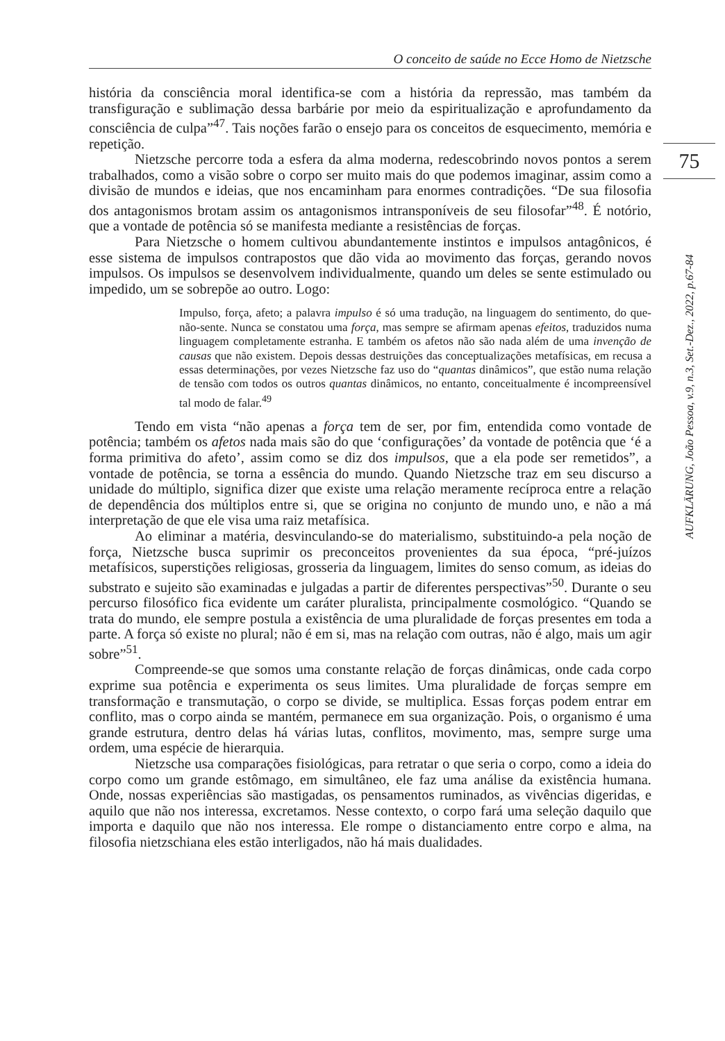O conceito de saúde no Ecce Homo de Nietzsche
75
AUFKLÄRUNG, João Pessoa, v.9, n.3, Set.-Dez., 2022, p.67-84
história da consciência moral identifica-se com a história da repressão, mas também da transfiguração e sublimação dessa barbárie por meio da espiritualização e aprofundamento da consciência de culpa”<sup>47</sup>. Tais noções farão o ensejo para os conceitos de esquecimento, memória e repetição.
Nietzsche percorre toda a esfera da alma moderna, redescobrindo novos pontos a serem trabalhados, como a visão sobre o corpo ser muito mais do que podemos imaginar, assim como a divisão de mundos e ideias, que nos encaminham para enormes contradições. “De sua filosofia dos antagonismos brotam assim os antagonismos intransponíveis de seu filosofar”<sup>48</sup>. É notório, que a vontade de potência só se manifesta mediante a resistências de forças.
Para Nietzsche o homem cultivou abundantemente instintos e impulsos antagônicos, é esse sistema de impulsos contrapostos que dão vida ao movimento das forças, gerando novos impulsos. Os impulsos se desenvolvem individualmente, quando um deles se sente estimulado ou impedido, um se sobrepõe ao outro. Logo:
Impulso, força, afeto; a palavra impulso é só uma tradução, na linguagem do sentimento, do que-não-sente. Nunca se constatou uma força, mas sempre se afirmam apenas efeitos, traduzidos numa linguagem completamente estranha. E também os afetos não são nada além de uma invenção de causas que não existem. Depois dessas destruições das conceptualizações metafísicas, em recusa a essas determinações, por vezes Nietzsche faz uso do “quantas dinâmicos”, que estão numa relação de tensão com todos os outros quantas dinâmicos, no entanto, conceitualmente é incompreensível tal modo de falar.<sup>49</sup>
Tendo em vista “não apenas a força tem de ser, por fim, entendida como vontade de potência; também os afetos nada mais são do que ‘configurações’ da vontade de potência que ‘é a forma primitiva do afeto’, assim como se diz dos impulsos, que a ela pode ser remetidos”, a vontade de potência, se torna a essência do mundo. Quando Nietzsche traz em seu discurso a unidade do múltiplo, significa dizer que existe uma relação meramente recíproca entre a relação de dependência dos múltiplos entre si, que se origina no conjunto de mundo uno, e não a má interpretação de que ele visa uma raiz metafísica.
Ao eliminar a matéria, desvinculando-se do materialismo, substituindo-a pela noção de força, Nietzsche busca suprimir os preconceitos provenientes da sua época, “pré-juízos metafísicos, superstições religiosas, grosseria da linguagem, limites do senso comum, as ideias do substrato e sujeito são examinadas e julgadas a partir de diferentes perspectivas”<sup>50</sup>. Durante o seu percurso filosófico fica evidente um caráter pluralista, principalmente cosmológico. “Quando se trata do mundo, ele sempre postula a existência de uma pluralidade de forças presentes em toda a parte. A força só existe no plural; não é em si, mas na relação com outras, não é algo, mais um agir sobre”<sup>51</sup>.
Compreende-se que somos uma constante relação de forças dinâmicas, onde cada corpo exprime sua potência e experimenta os seus limites. Uma pluralidade de forças sempre em transformação e transmutação, o corpo se divide, se multiplica. Essas forças podem entrar em conflito, mas o corpo ainda se mantém, permanece em sua organização. Pois, o organismo é uma grande estrutura, dentro delas há várias lutas, conflitos, movimento, mas, sempre surge uma ordem, uma espécie de hierarquia.
Nietzsche usa comparações fisiológicas, para retratar o que seria o corpo, como a ideia do corpo como um grande estômago, em simultâneo, ele faz uma análise da existência humana. Onde, nossas experiências são mastigadas, os pensamentos ruminados, as vivências digeridas, e aquilo que não nos interessa, excretamos. Nesse contexto, o corpo fará uma seleção daquilo que importa e daquilo que não nos interessa. Ele rompe o distanciamento entre corpo e alma, na filosofia nietzschiana eles estão interligados, não há mais dualidades.